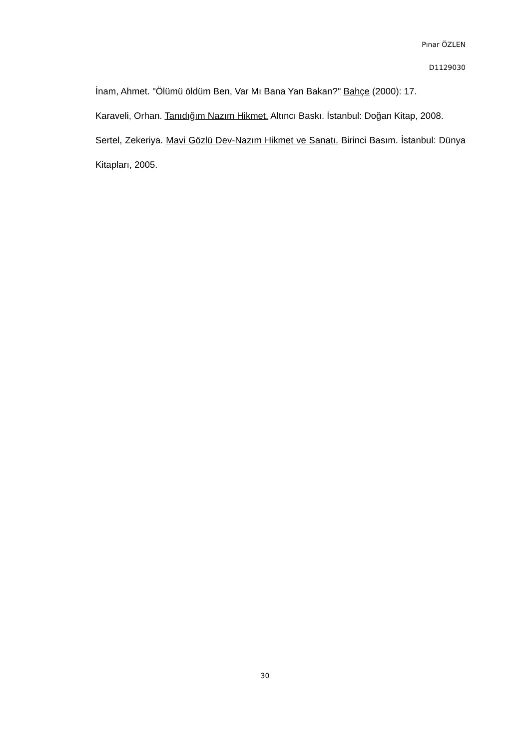Pınar ÖZLEN
D1129030
İnam, Ahmet. "Ölümü öldüm Ben, Var Mı Bana Yan Bakan?" Bahçe (2000): 17.
Karaveli, Orhan. Tanıdığım Nazım Hikmet. Altıncı Baskı. İstanbul: Doğan Kitap, 2008.
Sertel, Zekeriya. Mavi Gözlü Dev-Nazım Hikmet ve Sanatı. Birinci Basım. İstanbul: Dünya Kitapları, 2005.
30